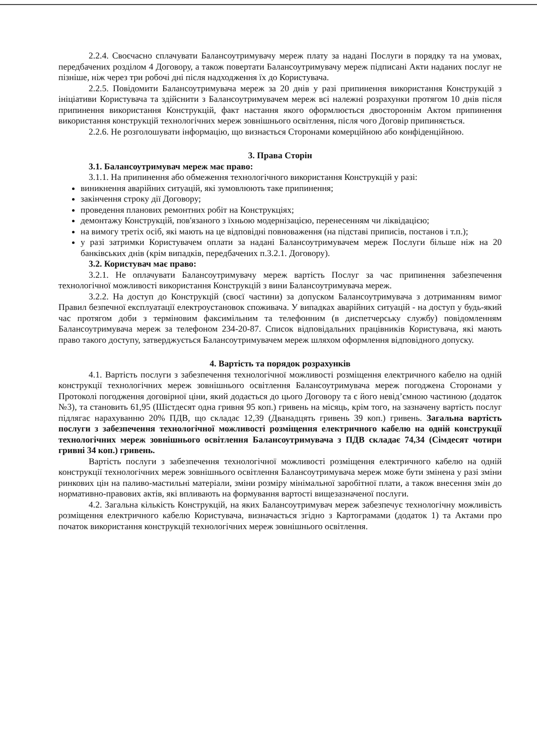2.2.4. Своєчасно сплачувати Балансоутримувачу мереж плату за надані Послуги в порядку та на умовах, передбачених розділом 4 Договору, а також повертати Балансоутримувачу мереж підписані Акти наданих послуг не пізніше, ніж через три робочі дні після надходження їх до Користувача.
2.2.5. Повідомити Балансоутримувача мереж за 20 днів у разі припинення використання Конструкцій з ініціативи Користувача та здійснити з Балансоутримувачем мереж всі належні розрахунки протягом 10 днів після припинення використання Конструкцій, факт настання якого оформлюється двостороннім Актом припинення використання конструкцій технологічних мереж зовнішнього освітлення, після чого Договір припиняється.
2.2.6. Не розголошувати інформацію, що визнається Сторонами комерційною або конфіденційною.
3. Права Сторін
3.1. Балансоутримувач мереж має право:
3.1.1. На припинення або обмеження технологічного використання Конструкцій у разі:
виникнення аварійних ситуацій, які зумовлюють таке припинення;
закінчення строку дії Договору;
проведення планових ремонтних робіт на Конструкціях;
демонтажу Конструкцій, пов'язаного з їхньою модернізацією, перенесенням чи ліквідацією;
на вимогу третіх осіб, які мають на це відповідні повноваження (на підставі приписів, постанов і т.п.);
у разі затримки Користувачем оплати за надані Балансоутримувачем мереж Послуги більше ніж на 20 банківських днів (крім випадків, передбачених п.3.2.1. Договору).
3.2. Користувач має право:
3.2.1. Не оплачувати Балансоутримувачу мереж вартість Послуг за час припинення забезпечення технологічної можливості використання Конструкцій з вини Балансоутримувача мереж.
3.2.2. На доступ до Конструкцій (своєї частини) за допуском Балансоутримувача з дотриманням вимог Правил безпечної експлуатації електроустановок споживача. У випадках аварійних ситуацій - на доступ у будь-який час протягом доби з терміновим факсимільним та телефонним (в диспетчерську службу) повідомленням Балансоутримувача мереж за телефоном 234-20-87. Список відповідальних працівників Користувача, які мають право такого доступу, затверджується Балансоутримувачем мереж шляхом оформлення відповідного допуску.
4. Вартість та порядок розрахунків
4.1. Вартість послуги з забезпечення технологічної можливості розміщення електричного кабелю на одній конструкції технологічних мереж зовнішнього освітлення Балансоутримувача мереж погоджена Сторонами у Протоколі погодження договірної ціни, який додається до цього Договору та є його невід’ємною частиною (додаток №3), та становить 61,95 (Шістдесят одна гривня 95 коп.) гривень на місяць, крім того, на зазначену вартість послуг підлягає нарахуванню 20% ПДВ, що складає 12,39 (Дванадцять гривень 39 коп.) гривень. Загальна вартість послуги з забезпечення технологічної можливості розміщення електричного кабелю на одній конструкції технологічних мереж зовнішнього освітлення Балансоутримувача з ПДВ складає 74,34 (Сімдесят чотири гривні 34 коп.) гривень.
Вартість послуги з забезпечення технологічної можливості розміщення електричного кабелю на одній конструкції технологічних мереж зовнішнього освітлення Балансоутримувача мереж може бути змінена у разі зміни ринкових цін на паливо-мастильні матеріали, зміни розміру мінімальної заробітної плати, а також внесення змін до нормативно-правових актів, які впливають на формування вартості вищезазначеної послуги.
4.2. Загальна кількість Конструкцій, на яких Балансоутримувач мереж забезпечує технологічну можливість розміщення електричного кабелю Користувача, визначається згідно з Картограмами (додаток 1) та Актами про початок використання конструкцій технологічних мереж зовнішнього освітлення.